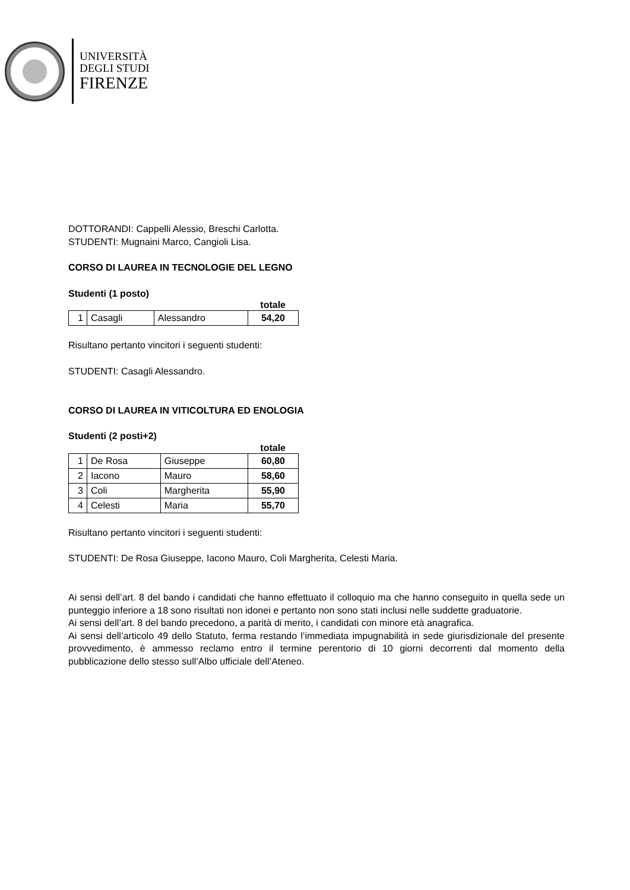UNIVERSITÀ
DEGLI STUDI
FIRENZE
DOTTORANDI: Cappelli Alessio, Breschi Carlotta.
STUDENTI: Mugnaini Marco, Cangioli Lisa.
CORSO DI LAUREA IN TECNOLOGIE DEL LEGNO
Studenti (1 posto)
totale
| 1 | Casagli | Alessandro | 54,20 |
Risultano pertanto vincitori i seguenti studenti:
STUDENTI: Casagli Alessandro.
CORSO DI LAUREA IN VITICOLTURA ED ENOLOGIA
Studenti (2 posti+2)
totale
| 1 | De Rosa | Giuseppe | 60,80 |
| 2 | Iacono | Mauro | 58,60 |
| 3 | Coli | Margherita | 55,90 |
| 4 | Celesti | Maria | 55,70 |
Risultano pertanto vincitori i seguenti studenti:
STUDENTI: De Rosa Giuseppe, Iacono Mauro, Coli Margherita, Celesti Maria.
Ai sensi dell’art. 8 del bando i candidati che hanno effettuato il colloquio ma che hanno conseguito in quella sede un punteggio inferiore a 18 sono risultati non idonei e pertanto non sono stati inclusi nelle suddette graduatorie.
Ai sensi dell’art. 8 del bando precedono, a parità di merito, i candidati con minore età anagrafica.
Ai sensi dell’articolo 49 dello Statuto, ferma restando l’immediata impugnabilità in sede giurisdizionale del presente provvedimento, è ammesso reclamo entro il termine perentorio di 10 giorni decorrenti dal momento della pubblicazione dello stesso sull’Albo ufficiale dell’Ateneo.